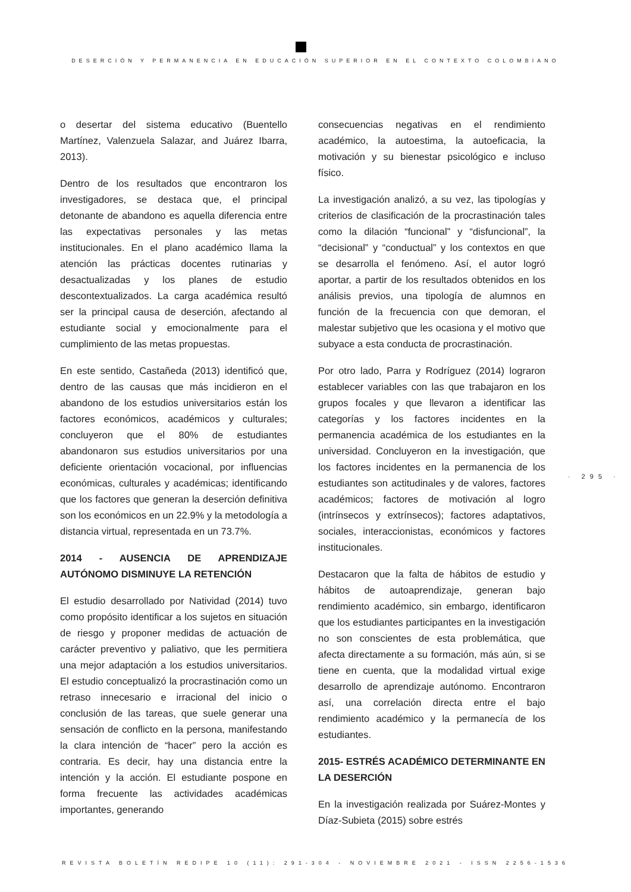DESERCIÓN Y PERMANENCIA EN EDUCACIÓN SUPERIOR EN EL CONTEXTO COLOMBIANO
o desertar del sistema educativo (Buentello Martínez, Valenzuela Salazar, and Juárez Ibarra, 2013).
Dentro de los resultados que encontraron los investigadores, se destaca que, el principal detonante de abandono es aquella diferencia entre las expectativas personales y las metas institucionales. En el plano académico llama la atención las prácticas docentes rutinarias y desactualizadas y los planes de estudio descontextualizados. La carga académica resultó ser la principal causa de deserción, afectando al estudiante social y emocionalmente para el cumplimiento de las metas propuestas.
En este sentido, Castañeda (2013) identificó que, dentro de las causas que más incidieron en el abandono de los estudios universitarios están los factores económicos, académicos y culturales; concluyeron que el 80% de estudiantes abandonaron sus estudios universitarios por una deficiente orientación vocacional, por influencias económicas, culturales y académicas; identificando que los factores que generan la deserción definitiva son los económicos en un 22.9% y la metodología a distancia virtual, representada en un 73.7%.
2014 - AUSENCIA DE APRENDIZAJE AUTÓNOMO DISMINUYE LA RETENCIÓN
El estudio desarrollado por Natividad (2014) tuvo como propósito identificar a los sujetos en situación de riesgo y proponer medidas de actuación de carácter preventivo y paliativo, que les permitiera una mejor adaptación a los estudios universitarios. El estudio conceptualizó la procrastinación como un retraso innecesario e irracional del inicio o conclusión de las tareas, que suele generar una sensación de conflicto en la persona, manifestando la clara intención de “hacer” pero la acción es contraria. Es decir, hay una distancia entre la intención y la acción. El estudiante pospone en forma frecuente las actividades académicas importantes, generando
consecuencias negativas en el rendimiento académico, la autoestima, la autoeficacia, la motivación y su bienestar psicológico e incluso físico.
La investigación analizó, a su vez, las tipologías y criterios de clasificación de la procrastinación tales como la dilación “funcional” y “disfuncional”, la “decisional” y “conductual” y los contextos en que se desarrolla el fenómeno. Así, el autor logró aportar, a partir de los resultados obtenidos en los análisis previos, una tipología de alumnos en función de la frecuencia con que demoran, el malestar subjetivo que les ocasiona y el motivo que subyace a esta conducta de procrastinación.
Por otro lado, Parra y Rodríguez (2014) lograron establecer variables con las que trabajaron en los grupos focales y que llevaron a identificar las categorías y los factores incidentes en la permanencia académica de los estudiantes en la universidad. Concluyeron en la investigación, que los factores incidentes en la permanencia de los estudiantes son actitudinales y de valores, factores académicos; factores de motivación al logro (intrínsecos y extrínsecos); factores adaptativos, sociales, interaccionistas, económicos y factores institucionales.
Destacaron que la falta de hábitos de estudio y hábitos de autoaprendizaje, generan bajo rendimiento académico, sin embargo, identificaron que los estudiantes participantes en la investigación no son conscientes de esta problemática, que afecta directamente a su formación, más aún, si se tiene en cuenta, que la modalidad virtual exige desarrollo de aprendizaje autónomo. Encontraron así, una correlación directa entre el bajo rendimiento académico y la permanecía de los estudiantes.
2015- ESTRÉS ACADÉMICO DETERMINANTE EN LA DESERCIÓN
En la investigación realizada por Suárez-Montes y Díaz-Subieta (2015) sobre estrés
· 295 ·
REVISTA BOLETÍN REDIPE 10 (11): 291-304 - NOVIEMBRE 2021 - ISSN 2256-1536